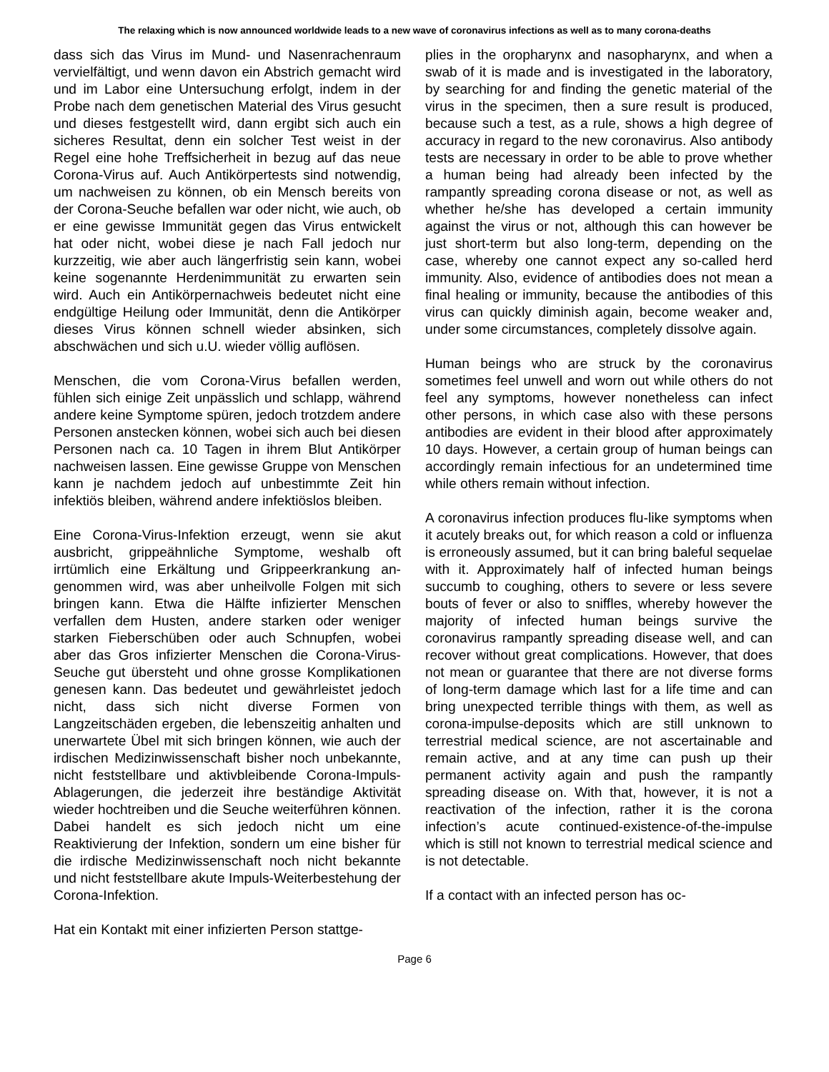The relaxing which is now announced worldwide leads to a new wave of coronavirus infections as well as to many corona-deaths
dass sich das Virus im Mund- und Nasenrachenraum vervielfältigt, und wenn davon ein Abstrich gemacht wird und im Labor eine Unter­suchung erfolgt, indem in der Probe nach dem ge­netischen Material des Virus gesucht und dieses festgestellt wird, dann ergibt sich auch ein sicheres Resultat, denn ein solcher Test weist in der Regel eine hohe Treffsicherheit in bezug auf das neue Co­rona-Virus auf. Auch Antikörpertests sind notwendig, um nachweisen zu können, ob ein Mensch bereits von der Corona-Seuche befallen war oder nicht, wie auch, ob er eine gewisse Immunität gegen das Virus entwickelt hat oder nicht, wobei diese je nach Fall jedoch nur kurzzeitig, wie aber auch längerfristig sein kann, wobei keine sogenannte Herdenimmuni­tät zu erwarten sein wird. Auch ein Antikörper­nachweis bedeutet nicht eine endgültige Heilung oder Immunität, denn die Antikörper dieses Virus können schnell wieder absinken, sich abschwächen und sich u.U. wieder völlig auflösen.
Menschen, die vom Corona-Virus befallen werden, fühlen sich einige Zeit unpässlich und schlapp, während andere keine Symptome spüren, jedoch trotzdem andere Personen anstecken können, wobei sich auch bei diesen Personen nach ca. 10 Tagen in ihrem Blut Antikörper nachweisen lassen. Eine gewisse Gruppe von Menschen kann je nachdem jedoch auf unbestimmte Zeit hin infektiös bleiben, während andere infektiöslos bleiben.
Eine Corona-Virus-Infektion erzeugt, wenn sie akut ausbricht, grippeähnliche Symptome, weshalb oft irrtümlich eine Erkältung und Grippeerkrankung an­genommen wird, was aber unheilvolle Folgen mit sich bringen kann. Etwa die Hälfte infizierter Menschen verfallen dem Husten, andere starken oder weniger starken Fieberschüben oder auch Schnupfen, wobei aber das Gros infizierter Mensch­en die Corona-Virus-Seuche gut übersteht und ohne grosse Komplikationen genesen kann. Das bedeutet und gewährleistet jedoch nicht, dass sich nicht di­verse Formen von Langzeitschäden ergeben, die lebenszeitig anhalten und unerwartete Übel mit sich bringen können, wie auch der irdischen Medizinwis­senschaft bisher noch unbekannte, nicht feststellbare und aktivbleibende Corona-Impuls-Ablagerungen, die jederzeit ihre beständige Aktivität wieder hochtreiben und die Seuche weiterführen können. Dabei handelt es sich jedoch nicht um eine Reaktivierung der Infektion, sondern um eine bisher für die irdische Medizinwissenschaft noch nicht bekannte und nicht feststellbare akute Impuls-Weiterbestehung der Corona-Infektion.
Hat ein Kontakt mit einer infizierten Person stattge-
plies in the oropharynx and nasopharynx, and when a swab of it is made and is investigated in the laboratory, by searching for and finding the genetic material of the virus in the specimen, then a sure result is produced, because such a test, as a rule, shows a high degree of accuracy in regard to the new coronavirus. Also antibody tests are necessary in order to be able to prove whether a human being had already been infect­ed by the rampantly spreading corona disease or not, as well as whether he/she has developed a certain immunity against the virus or not, alt­hough this can however be just short-term but also long-term, depending on the case, whereby one cannot expect any so-called herd immunity. Also, evidence of antibodies does not mean a final healing or immunity, because the antibodies of this virus can quickly diminish again, become weaker and, under some circumstances, com­pletely dissolve again.
Human beings who are struck by the coronavirus sometimes feel unwell and worn out while others do not feel any symptoms, however nonetheless can infect other persons, in which case also with these persons antibodies are evident in their blood after approximately 10 days. However, a certain group of human beings can accordingly remain infectious for an undetermined time while others remain without infection.
A coronavirus infection produces flu-like symp­toms when it acutely breaks out, for which rea­son a cold or influenza is erroneously assumed, but it can bring baleful sequelae with it. Approxi­mately half of infected human beings succumb to coughing, others to severe or less severe bouts of fever or also to sniffles, whereby however the majority of infected human beings survive the coronavirus rampantly spreading disease well, and can recover without great complications. However, that does not mean or guarantee that there are not diverse forms of long-term damage which last for a life time and can bring unex­pected terrible things with them, as well as coro­na-impulse-deposits which are still unknown to terrestrial medical science, are not ascertainable and remain active, and at any time can push up their permanent activity again and push the ram­pantly spreading disease on. With that, however, it is not a reactivation of the infection, rather it is the corona infection’s acute continued-existence-of-the-impulse which is still not known to terres­trial medical science and is not detectable.
If a contact with an infected person has oc-
Page 6